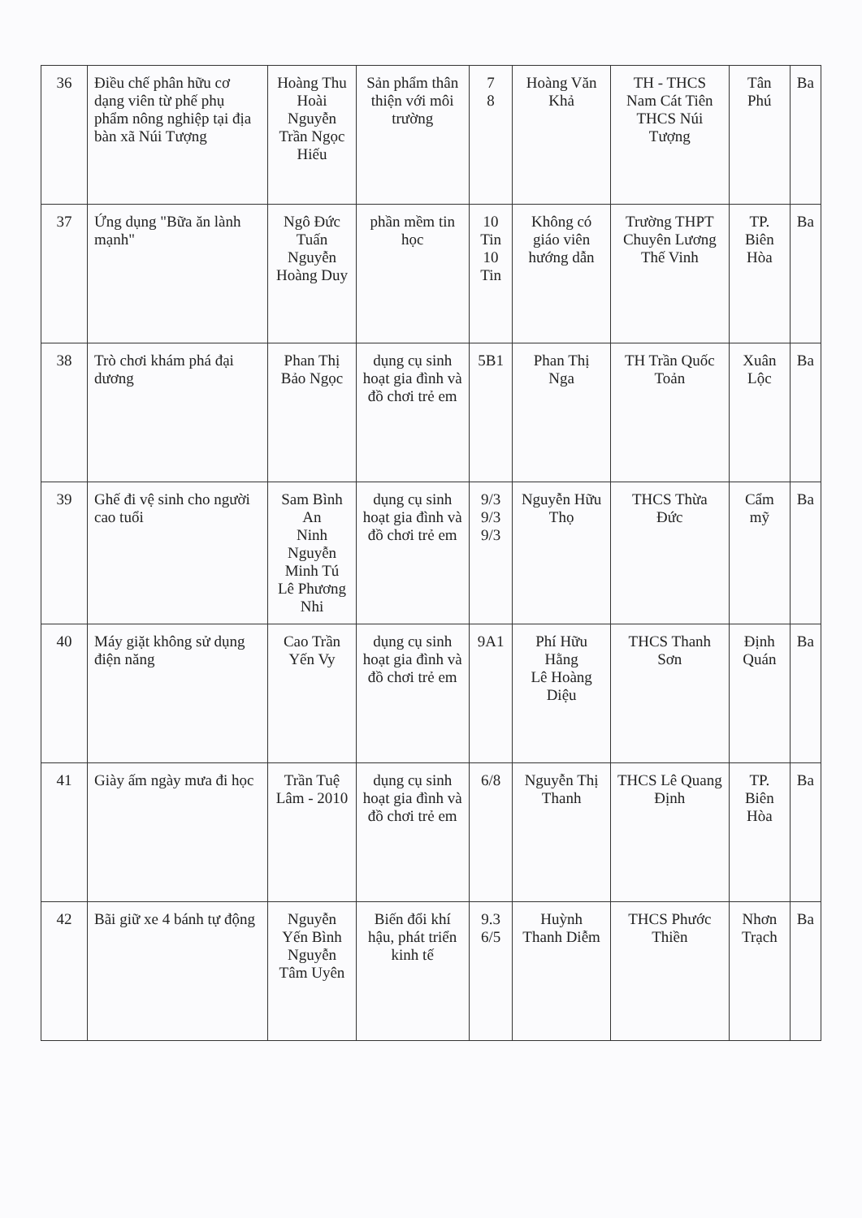| 36 | Điều chế phân hữu cơ dạng viên từ phế phụ phẩm nông nghiệp tại địa bàn xã Núi Tượng | Hoàng Thu Hoài Nguyễn Trần Ngọc Hiếu | Sản phẩm thân thiện với môi trường | 7 8 | Hoàng Văn Khả | TH - THCS Nam Cát Tiên THCS Núi Tượng | Tân Phú | Ba |
| 37 | Ứng dụng "Bữa ăn lành mạnh" | Ngô Đức Tuấn Nguyễn Hoàng Duy | phần mềm tin học | 10 Tin 10 Tin | Không có giáo viên hướng dẫn | Trường THPT Chuyên Lương Thế Vinh | TP. Biên Hòa | Ba |
| 38 | Trò chơi khám phá đại dương | Phan Thị Bảo Ngọc | dụng cụ sinh hoạt gia đình và đồ chơi trẻ em | 5B1 | Phan Thị Nga | TH Trần Quốc Toản | Xuân Lộc | Ba |
| 39 | Ghế đi vệ sinh cho người cao tuổi | Sam Bình An Ninh Nguyễn Minh Tú Lê Phương Nhi | dụng cụ sinh hoạt gia đình và đồ chơi trẻ em | 9/3 9/3 9/3 | Nguyễn Hữu Thọ | THCS Thừa Đức | Cẩm mỹ | Ba |
| 40 | Máy giặt không sử dụng điện năng | Cao Trần Yến Vy | dụng cụ sinh hoạt gia đình và đồ chơi trẻ em | 9A1 | Phí Hữu Hằng Lê Hoàng Diệu | THCS Thanh Sơn | Định Quán | Ba |
| 41 | Giày ấm ngày mưa đi học | Trần Tuệ Lâm - 2010 | dụng cụ sinh hoạt gia đình và đồ chơi trẻ em | 6/8 | Nguyễn Thị Thanh | THCS Lê Quang Định | TP. Biên Hòa | Ba |
| 42 | Bãi giữ xe 4 bánh tự động | Nguyễn Yến Bình Nguyễn Tâm Uyên | Biến đổi khí hậu, phát triển kinh tế | 9.3 6/5 | Huỳnh Thanh Diễm | THCS Phước Thiền | Nhơn Trạch | Ba |